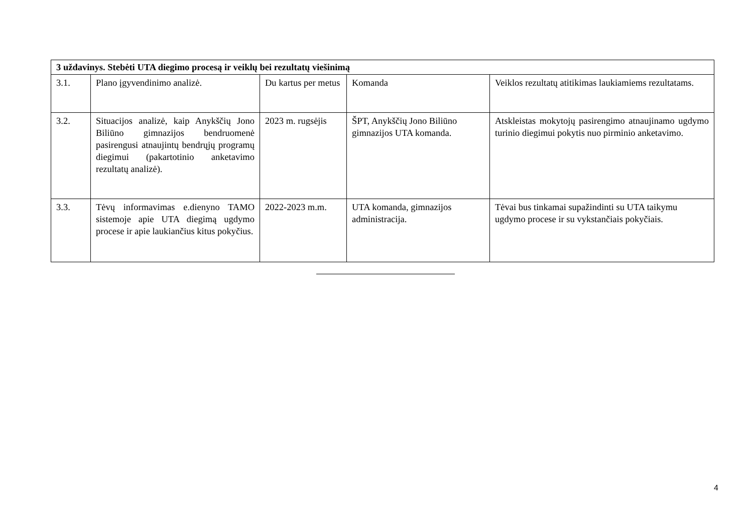| 3 uždavinys. Stebėti UTA diegimo procesą ir veiklų bei rezultatų viešinimą | | | | |
| 3.1. | Plano įgyvendinimo analizė. | Du kartus per metus | Komanda | Veiklos rezultatų atitikimas laukiamiems rezultatams. |
| 3.2. | Situacijos analizė, kaip Anykščių Jono Biliūno gimnazijos bendruomenė pasirengusi atnaujintų bendrųjų programų diegimui (pakartotinio anketavimo rezultatų analizė). | 2023 m. rugsėjis | ŠPT, Anykščių Jono Biliūno gimnazijos UTA komanda. | Atskleistas mokytojų pasirengimo atnaujinamo ugdymo turinio diegimui pokytis nuo pirminio anketavimo. |
| 3.3. | Tėvų informavimas e.dienyno TAMO sistemoje apie UTA diegimą ugdymo procese ir apie laukiančius kitus pokyčius. | 2022-2023 m.m. | UTA komanda, gimnazijos administracija. | Tėvai bus tinkamai supažindinti su UTA taikymu ugdymo procese ir su vykstančiais pokyčiais. |
4